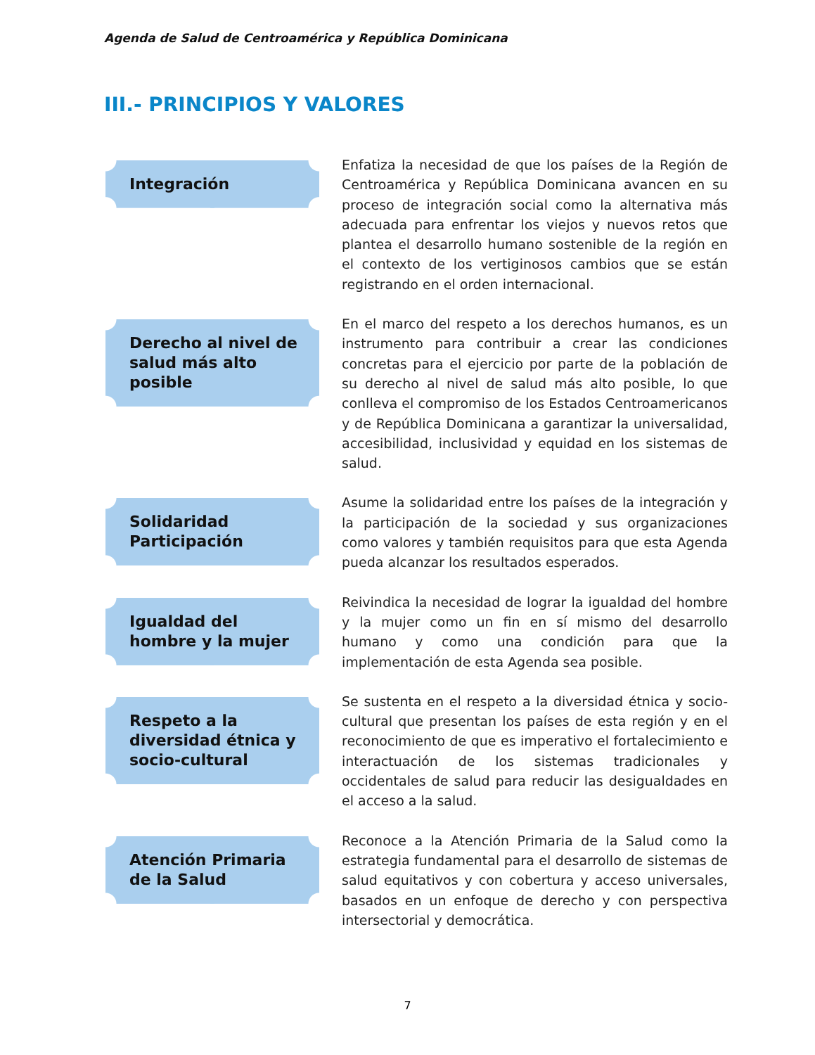Agenda de Salud de Centroamérica y República Dominicana
III.- PRINCIPIOS Y VALORES
Integración
Enfatiza la necesidad de que los países de la Región de Centroamérica y República Dominicana avancen en su proceso de integración social como la alternativa más adecuada para enfrentar los viejos y nuevos retos que plantea el desarrollo humano sostenible de la región en el contexto de los vertiginosos cambios que se están registrando en el orden internacional.
Derecho al nivel de salud más alto posible
En el marco del respeto a los derechos humanos, es un instrumento para contribuir a crear las condiciones concretas para el ejercicio por parte de la población de su derecho al nivel de salud más alto posible, lo que conlleva el compromiso de los Estados Centroamericanos y de República Dominicana a garantizar la universalidad, accesibilidad, inclusividad y equidad en los sistemas de salud.
Solidaridad
Participación
Asume la solidaridad entre los países de la integración y la participación de la sociedad y sus organizaciones como valores y también requisitos para que esta Agenda pueda alcanzar los resultados esperados.
Igualdad del hombre y la mujer
Reivindica la necesidad de lograr la igualdad del hombre y la mujer como un fin en sí mismo del desarrollo humano y como una condición para que la implementación de esta Agenda sea posible.
Respeto a la diversidad étnica y socio-cultural
Se sustenta en el respeto a la diversidad étnica y socio-cultural que presentan los países de esta región y en el reconocimiento de que es imperativo el fortalecimiento e interactuación de los sistemas tradicionales y occidentales de salud para reducir las desigualdades en el acceso a la salud.
Atención Primaria de la Salud
Reconoce a la Atención Primaria de la Salud como la estrategia fundamental para el desarrollo de sistemas de salud equitativos y con cobertura y acceso universales, basados en un enfoque de derecho y con perspectiva intersectorial y democrática.
7